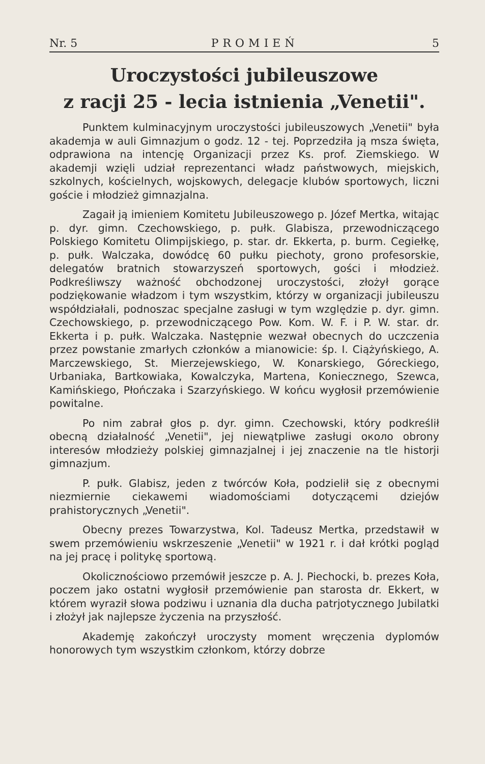Nr. 5 PROMIEŃ 5
Uroczystości jubileuszowe
z racji 25 - lecia istnienia „Venetii".
Punktem kulminacyjnym uroczystości jubileuszowych „Venetii" była akademja w auli Gimnazjum o godz. 12 - tej. Poprzedziła ją msza święta, odprawiona na intencję Organizacji przez Ks. prof. Ziemskiego. W akademji wzięli udział reprezentanci władz państwowych, miejskich, szkolnych, kościelnych, wojskowych, delegacje klubów sportowych, liczni goście i młodzież gimnazjalna.
Zagaił ją imieniem Komitetu Jubileuszowego p. Józef Mertka, witając p. dyr. gimn. Czechowskiego, p. pułk. Glabisza, przewodniczącego Polskiego Komitetu Olimpijskiego, p. star. dr. Ekkerta, p. burm. Cegiełkę, p. pułk. Walczaka, dowódcę 60 pułku piechoty, grono profesorskie, delegatów bratnich stowarzyszeń sportowych, gości i młodzież. Podkreśliwszy ważność obchodzonej uroczystości, złożył gorące podziękowanie władzom i tym wszystkim, którzy w organizacji jubileuszu współdziałali, podnoszac specjalne zasługi w tym względzie p. dyr. gimn. Czechowskiego, p. przewodniczącego Pow. Kom. W. F. i P. W. star. dr. Ekkerta i p. pułk. Walczaka. Następnie wezwał obecnych do uczczenia przez powstanie zmarłych członków a mianowicie: śp. I. Ciążyńskiego, A. Marczewskiego, St. Mierzejewskiego, W. Konarskiego, Góreckiego, Urbaniaka, Bartkowiaka, Kowalczyka, Martena, Koniecznego, Szewca, Kamińskiego, Płończaka i Szarzyńskiego. W końcu wygłosił przemówienie powitalne.
Po nim zabrał głos p. dyr. gimn. Czechowski, który podkreślił obecną działalność „Venetii", jej niewątpliwe zasługi около obrony interesów młodzieży polskiej gimnazjalnej i jej znaczenie na tle historji gimnazjum.
P. pułk. Glabisz, jeden z twórców Koła, podzielił się z obecnymi niezmiernie ciekawemi wiadomościami dotyczącemi dziejów prahistorycznych „Venetii".
Obecny prezes Towarzystwa, Kol. Tadeusz Mertka, przedstawił w swem przemówieniu wskrzeszenie „Venetii" w 1921 r. i dał krótki pogląd na jej pracę i politykę sportową.
Okolicznościowo przemówił jeszcze p. A. J. Piechocki, b. prezes Koła, poczem jako ostatni wygłosił przemówienie pan starosta dr. Ekkert, w którem wyraził słowa podziwu i uznania dla ducha patrjotycznego Jubilatki i złożył jak najlepsze życzenia na przyszłość.
Akademję zakończył uroczysty moment wręczenia dyplomów honorowych tym wszystkim członkom, którzy dobrze